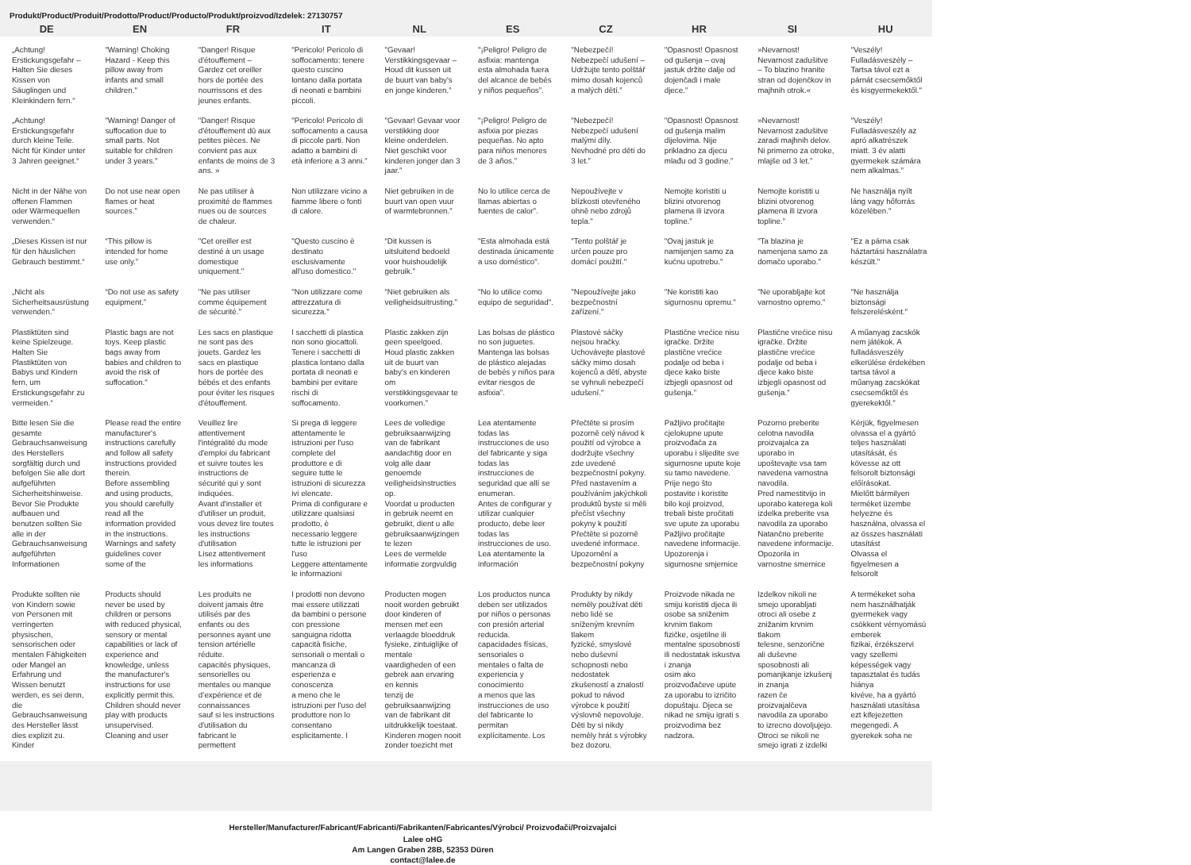Produkt/Product/Produit/Prodotto/Product/Producto/Produkt/proizvod/Izdelek: 27130757
| DE | EN | FR | IT | NL | ES | CZ | HR | SI | HU |
| --- | --- | --- | --- | --- | --- | --- | --- | --- | --- |
| „Achtung! Erstickungsgefahr – Halten Sie dieses Kissen von Säuglingen und Kleinkindern fern.“ | "Warning! Choking Hazard - Keep this pillow away from infants and small children." | "Danger! Risque d'étouffement – Gardez cet oreiller hors de portée des nourrissons et des jeunes enfants. | "Pericolo! Pericolo di soffocamento: tenere questo cuscino lontano dalla portata di neonati e bambini piccoli. | "Gevaar! Verstikkingsgevaar – Houd dit kussen uit de buurt van baby's en jonge kinderen.” | "¡Peligro! Peligro de asfixia: mantenga esta almohada fuera del alcance de bebés y niños pequeños”. | "Nebezpečí! Nebezpečí udušení – Udržujte tento polštář mimo dosah kojenců a malých dětí.” | "Opasnost! Opasnost od gušenja – ovaj jastuk držite dalje od dojenčadi i male djece.” | »Nevarnost! Nevarnost zadušitve – To blazino hranite stran od dojenčkov in majhnih otrok.« | "Veszély! Fulladásveszély – Tartsa távol ezt a párnát csecsemőktől és kisgyermekektől." |
| „Achtung! Erstickungsgefahr durch kleine Teile. Nicht für Kinder unter 3 Jahren geeignet.“ | "Warning! Danger of suffocation due to small parts. Not suitable for children under 3 years." | "Danger! Risque d'étouffement dû aux petites pièces. Ne convient pas aux enfants de moins de 3 ans. » | "Pericolo! Pericolo di soffocamento a causa di piccole parti. Non adatto a bambini di età inferiore a 3 anni.” | "Gevaar! Gevaar voor verstikking door kleine onderdelen. Niet geschikt voor kinderen jonger dan 3 jaar.” | "¡Peligro! Peligro de asfixia por piezas pequeñas. No apto para niños menores de 3 años.” | "Nebezpečí! Nebezpečí udušení malými díly. Nevhodné pro děti do 3 let.” | "Opasnost! Opasnost od gušenja malim dijelovima. Nije prikladno za djecu mlađu od 3 godine.” | »Nevarnost! Nevarnost zadušitve zaradi majhnih delov. Ni primerno za otroke, mlajše od 3 let.” | "Veszély! Fulladásveszély az apró alkatrészek miatt. 3 év alatti gyermekek számára nem alkalmas.” |
| Nicht in der Nähe von offenen Flammen oder Wärmequellen verwenden.“ | Do not use near open flames or heat sources.” | Ne pas utiliser à proximité de flammes nues ou de sources de chaleur. | Non utilizzare vicino a fiamme libere o fonti di calore. | Niet gebruiken in de buurt van open vuur of warmtebronnen.” | No lo utilice cerca de llamas abiertas o fuentes de calor”. | Nepoužívejte v blízkosti otevřeného ohně nebo zdrojů tepla." | Nemojte koristiti u blizini otvorenog plamena ili izvora topline.” | Nemojte koristiti u blizini otvorenog plamena ili izvora topline.” | Ne használja nyílt láng vagy hőforrás közelében." |
| „Dieses Kissen ist nur für den häuslichen Gebrauch bestimmt.“ | “This pillow is intended for home use only.” | "Cet oreiller est destiné à un usage domestique uniquement." | "Questo cuscino è destinato esclusivamente all'uso domestico." | “Dit kussen is uitsluitend bedoeld voor huishoudelijk gebruik.” | "Esta almohada está destinada únicamente a uso doméstico". | "Tento polštář je určen pouze pro domácí použití." | "Ovaj jastuk je namijenjen samo za kućnu upotrebu." | "Ta blazina je namenjena samo za domačo uporabo." | "Ez a párna csak háztartási használatra készült." |
| „Nicht als Sicherheitsausrüstung verwenden.“ | “Do not use as safety equipment.” | "Ne pas utiliser comme équipement de sécurité." | "Non utilizzare come attrezzatura di sicurezza." | “Niet gebruiken als veiligheidsuitrusting.” | "No lo utilice como equipo de seguridad". | "Nepoužívejte jako bezpečnostní zařízení." | "Ne koristiti kao sigurnosnu opremu." | "Ne uporabljajte kot varnostno opremo." | "Ne használja biztonsági felszerelésként." |
| Plastiktüten sind keine Spielzeuge. Halten Sie Plastiktüten von Babys und Kindern fern, um Erstickungsgefahr zu vermeiden.“ | Plastic bags are not toys. Keep plastic bags away from babies and children to avoid the risk of suffocation." | Les sacs en plastique ne sont pas des jouets. Gardez les sacs en plastique hors de portée des bébés et des enfants pour éviter les risques d'étouffement. | I sacchetti di plastica non sono giocattoli. Tenere i sacchetti di plastica lontano dalla portata di neonati e bambini per evitare rischi di soffocamento. | Plastic zakken zijn geen speelgoed. Houd plastic zakken uit de buurt van baby’s en kinderen om verstikkingsgevaar te voorkomen.” | Las bolsas de plástico no son juguetes. Mantenga las bolsas de plástico alejadas de bebés y niños para evitar riesgos de asfixia”. | Plastové sáčky nejsou hračky. Uchovávejte plastové sáčky mimo dosah kojenců a dětí, abyste se vyhnuli nebezpečí udušení." | Plastične vrećice nisu igračke. Držite plastične vrećice podalje od beba i djece kako biste izbjegli opasnost od gušenja.” | Plastične vrećice nisu igračke. Držite plastične vrećice podalje od beba i djece kako biste izbjegli opasnost od gušenja.” | A műanyag zacskók nem játékok. A fulladásveszély elkerülése érdekében tartsa távol a műanyag zacskókat csecsemőktől és gyerekektől." |
| Bitte lesen Sie die gesamte Gebrauchsanweisung des Herstellers sorgfältig durch und befolgen Sie alle dort aufgeführten Sicherheitshinweise. Bevor Sie Produkte aufbauen und benutzen sollten Sie alle in der Gebrauchsanweisung aufgeführten Informationen | Please read the entire manufacturer's instructions carefully and follow all safety instructions provided therein. Before assembling and using products, you should carefully read all the information provided in the instructions. Warnings and safety guidelines cover some of the | Veuillez lire attentivement l'intégralité du mode d'emploi du fabricant et suivre toutes les instructions de sécurité qui y sont indiquées. Avant d'installer et d'utiliser un produit, vous devez lire toutes les instructions d'utilisation Lisez attentivement les informations | Si prega di leggere attentamente le istruzioni per l'uso complete del produttore e di seguire tutte le istruzioni di sicurezza ivi elencate. Prima di configurare e utilizzare qualsiasi prodotto, è necessario leggere tutte le istruzioni per l'uso Leggere attentamente le informazioni | Lees de volledige gebruiksaanwijzing van de fabrikant aandachtig door en volg alle daar genoemde veiligheidsinstructies op. Voordat u producten in gebruik neemt en gebruikt, dient u alle gebruiksaanwijzingen te lezen Lees de vermelde informatie zorgvuldig | Lea atentamente todas las instrucciones de uso del fabricante y siga todas las instrucciones de seguridad que allí se enumeran. Antes de configurar y utilizar cualquier producto, debe leer todas las instrucciones de uso. Lea atentamente la información | Přečtěte si prosím pozorně celý návod k použití od výrobce a dodržujte všechny zde uvedené bezpečnostní pokyny. Před nastavením a používáním jakýchkoli produktů byste si měli přečíst všechny pokyny k použití Přečtěte si pozorně uvedené informace. Upozornění a bezpečnostní pokyny | Pažljivo pročitajte cjelokupne upute proizvođača za uporabu i slijedite sve sigurnosne upute koje su tamo navedene. Prije nego što postavite i koristite bilo koji proizvod, trebali biste pročitati sve upute za uporabu Pažljivo pročitajte navedene informacije. Upozorenja i sigurnosne smjernice | Pozorno preberite celotna navodila proizvajalca za uporabo in upoštevajte vsa tam navedena varnostna navodila. Pred namestitvijo in uporabo katerega koli izdelka preberite vsa navodila za uporabo Natančno preberite navedene informacije. Opozorila in varnostne smernice | Kérjük, figyelmesen olvassa el a gyártó teljes használati utasítását, és kövesse az ott felsorolt biztonsági előírásokat. Mielőtt bármilyen terméket üzembe helyezne és használna, olvassa el az összes használati utasítást Olvassa el figyelmesen a felsorolt |
| Produkte sollten nie von Kindern sowie von Personen mit verringerten physischen, sensorischen oder mentalen Fähigkeiten oder Mangel an Erfahrung und Wissen benutzt werden, es sei denn, die Gebrauchsanweisung des Hersteller lässt dies explizit zu. Kinder | Products should never be used by children or persons with reduced physical, sensory or mental capabilities or lack of experience and knowledge, unless the manufacturer's instructions for use explicitly permit this. Children should never play with products unsupervised. Cleaning and user | Les produits ne doivent jamais être utilisés par des enfants ou des personnes ayant une tension artérielle réduite. capacités physiques, sensorielles ou mentales ou manque d’expérience et de connaissances sauf si les instructions d'utilisation du fabricant le permettent | I prodotti non devono mai essere utilizzati da bambini o persone con pressione sanguigna ridotta capacità fisiche, sensoriali o mentali o mancanza di esperienza e conoscenza a meno che le istruzioni per l'uso del produttore non lo consentano esplicitamente. I | Producten mogen nooit worden gebruikt door kinderen of mensen met een verlaagde bloeddruk fysieke, zintuiglijke of mentale vaardigheden of een gebrek aan ervaring en kennis tenzij de gebruiksaanwijzing van de fabrikant dit uitdrukkelijk toestaat. Kinderen mogen nooit zonder toezicht met | Los productos nunca deben ser utilizados por niños o personas con presión arterial reducida. capacidades físicas, sensoriales o mentales o falta de experiencia y conocimiento a menos que las instrucciones de uso del fabricante lo permitan explícitamente. Los | Produkty by nikdy neměly používat děti nebo lidé se sníženým krevním tlakem fyzické, smyslové nebo duševní schopnosti nebo nedostatek zkušeností a znalostí pokud to návod výrobce k použití výslovně nepovoluje. Děti by si nikdy neměly hrát s výrobky bez dozoru. | Proizvode nikada ne smiju koristiti djeca ili osobe sa sniženim krvnim tlakom fizičke, osjetilne ili mentalne sposobnosti ili nedostatak iskustva i znanja osim ako proizvođačeve upute za uporabu to izričito dopuštaju. Djeca se nikad ne smiju igrati s proizvodima bez nadzora. | Izdelkov nikoli ne smejo uporabljati otroci ali osebe z znižanim krvnim tlakom telesne, senzorične ali duševne sposobnosti ali pomanjkanje izkušenj in znanja razen če proizvajalčeva navodila za uporabo to izrecno dovoljujejo. Otroci se nikoli ne smejo igrati z izdelki | A termékeket soha nem használhatják gyermekek vagy csökkent vérnyomású emberek fizikai, érzékszervi vagy szellemi képességek vagy tapasztalat és tudás hiánya kivéve, ha a gyártó használati utasítása ezt kifejezetten megengedi. A gyerekek soha ne |
Hersteller/Manufacturer/Fabricant/Fabricanti/Fabrikanten/Fabricantes/Výrobci/ Proizvođači/Proizvajalci
Lalee oHG
Am Langen Graben 28B, 52353 Düren
contact@lalee.de